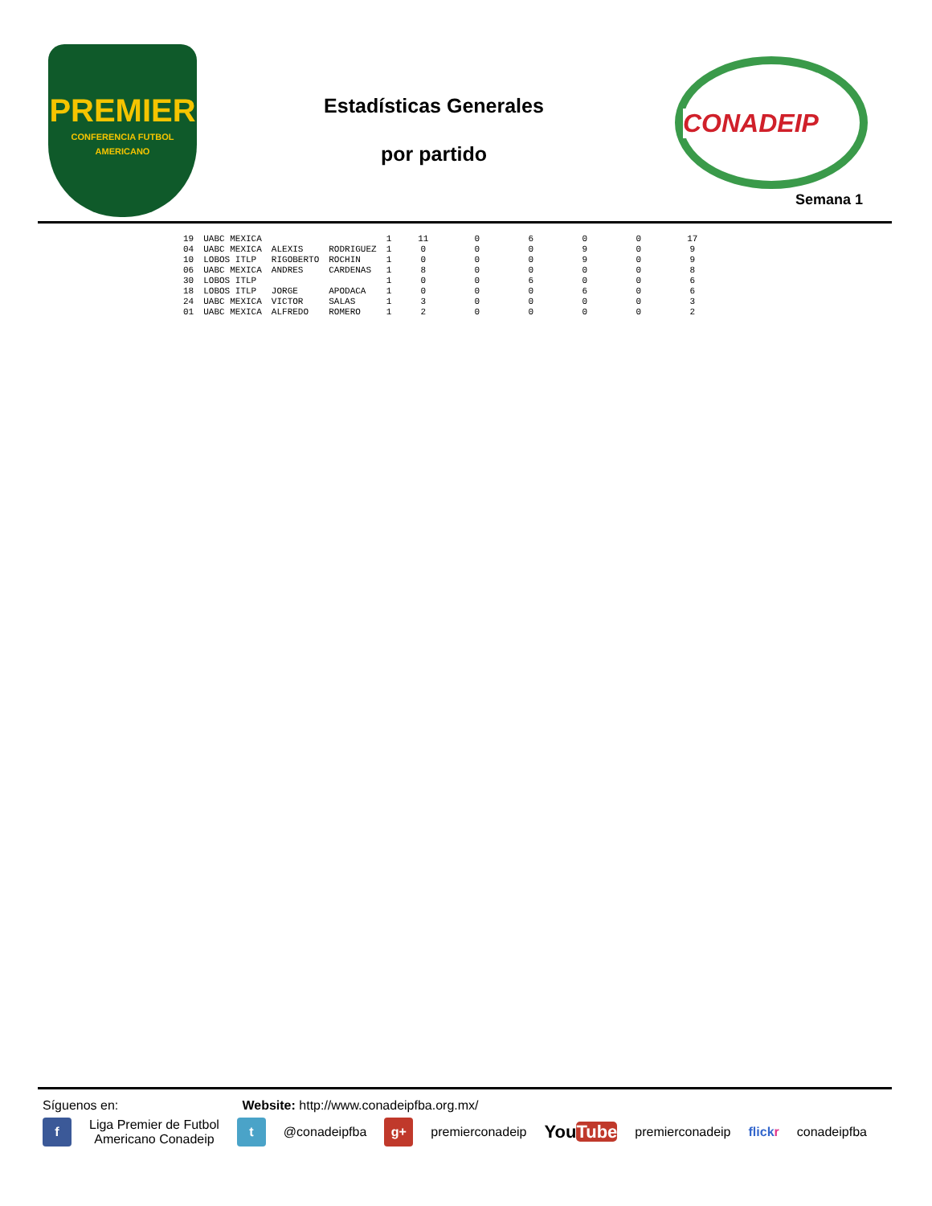PREMIER
CONFERENCIA FUTBOL AMERICANO
Estadísticas Generales
por partido
CONADEIP
Semana 1
| 19 | UABC MEXICA | | | 1 | 11 | 0 | 6 | 0 | 0 | 17 |
| 04 | UABC MEXICA | ALEXIS | RODRIGUEZ | 1 | 0 | 0 | 0 | 9 | 0 | 9 |
| 10 | LOBOS ITLP | RIGOBERTO | ROCHIN | 1 | 0 | 0 | 0 | 9 | 0 | 9 |
| 06 | UABC MEXICA | ANDRES | CARDENAS | 1 | 8 | 0 | 0 | 0 | 0 | 8 |
| 30 | LOBOS ITLP | | | 1 | 0 | 0 | 6 | 0 | 0 | 6 |
| 18 | LOBOS ITLP | JORGE | APODACA | 1 | 0 | 0 | 0 | 6 | 0 | 6 |
| 24 | UABC MEXICA | VICTOR | SALAS | 1 | 3 | 0 | 0 | 0 | 0 | 3 |
| 01 | UABC MEXICA | ALFREDO | ROMERO | 1 | 2 | 0 | 0 | 0 | 0 | 2 |
Síguenos en: Website: http://www.conadeipfba.org.mx/
f
Liga Premier de Futbol
Americano Conadeip
t
@conadeipfba
g+
premierconadeip
YouTube
premierconadeip flickr conadeipfba